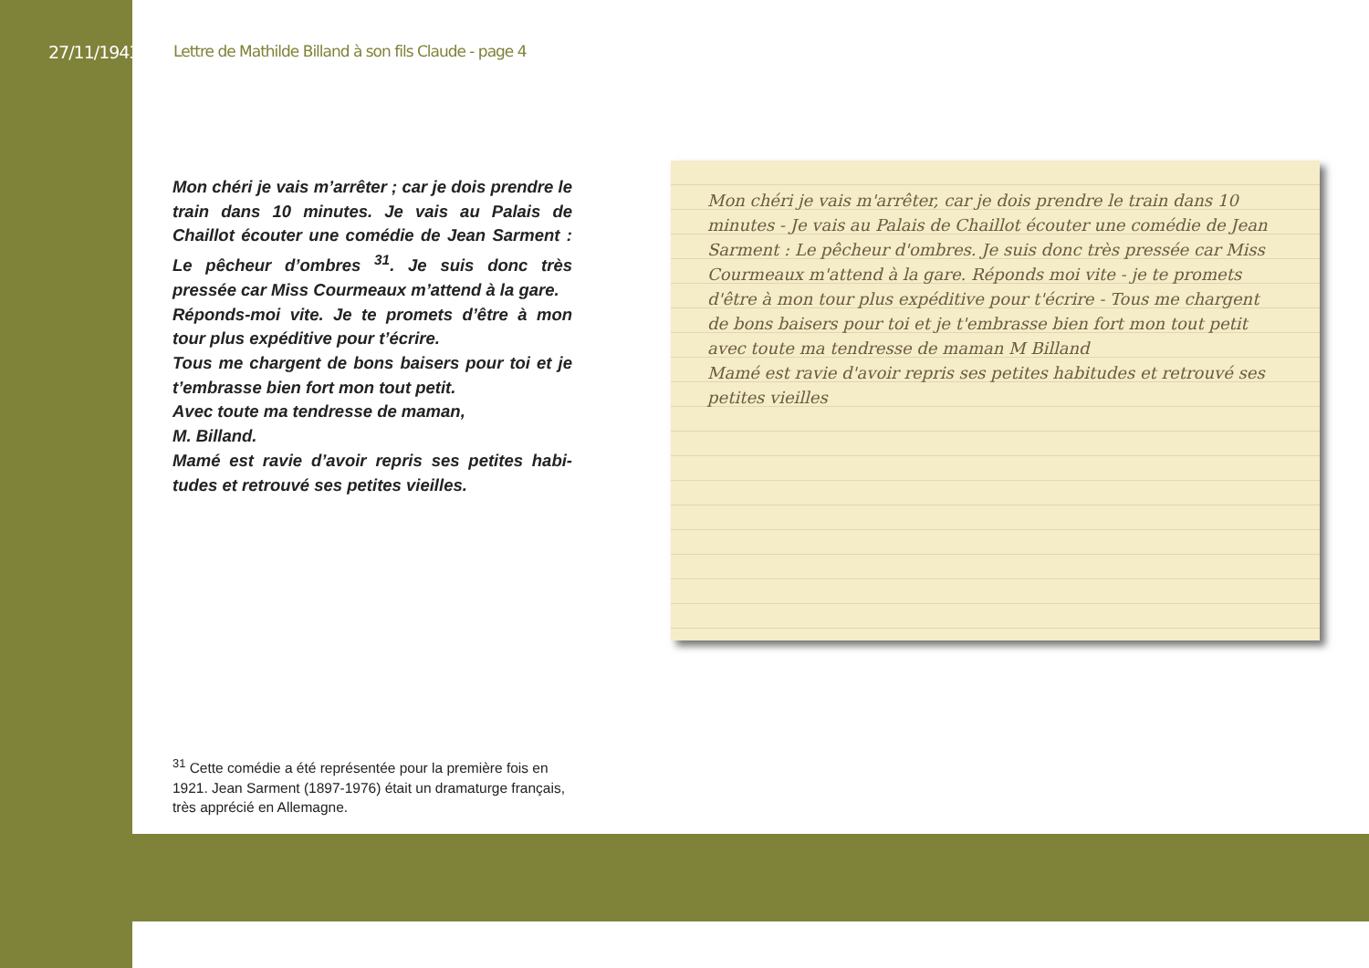27/11/1943
Lettre de Mathilde Billand à son fils Claude - page 4
Mon chéri je vais m’arrêter ; car je dois prendre le train dans 10 minutes. Je vais au Palais de Chaillot écouter une comédie de Jean Sarment : Le pêcheur d’ombres <sup>31</sup>. Je suis donc très pressée car Miss Courmeaux m’attend à la gare.
Réponds-moi vite. Je te promets d’être à mon tour plus expéditive pour t’écrire.
Tous me chargent de bons baisers pour toi et je t’embrasse bien fort mon tout petit.
Avec toute ma tendresse de maman,
M. Billand.
Mamé est ravie d’avoir repris ses petites habi-tudes et retrouvé ses petites vieilles.
Mon chéri je vais m'arrêter, car je dois prendre le train dans 10 minutes - Je vais au Palais de Chaillot écouter une comédie de Jean Sarment : Le pêcheur d'ombres. Je suis donc très pressée car Miss Courmeaux m'attend à la gare. Réponds moi vite - je te promets d'être à mon tour plus expéditive pour t'écrire - Tous me chargent de bons baisers pour toi et je t'embrasse bien fort mon tout petit avec toute ma tendresse de maman M Billand
Mamé est ravie d'avoir repris ses petites habitudes et retrouvé ses petites vieilles
<sup>31</sup> Cette comédie a été représentée pour la première fois en 1921. Jean Sarment (1897-1976) était un dramaturge français, très apprécié en Allemagne.